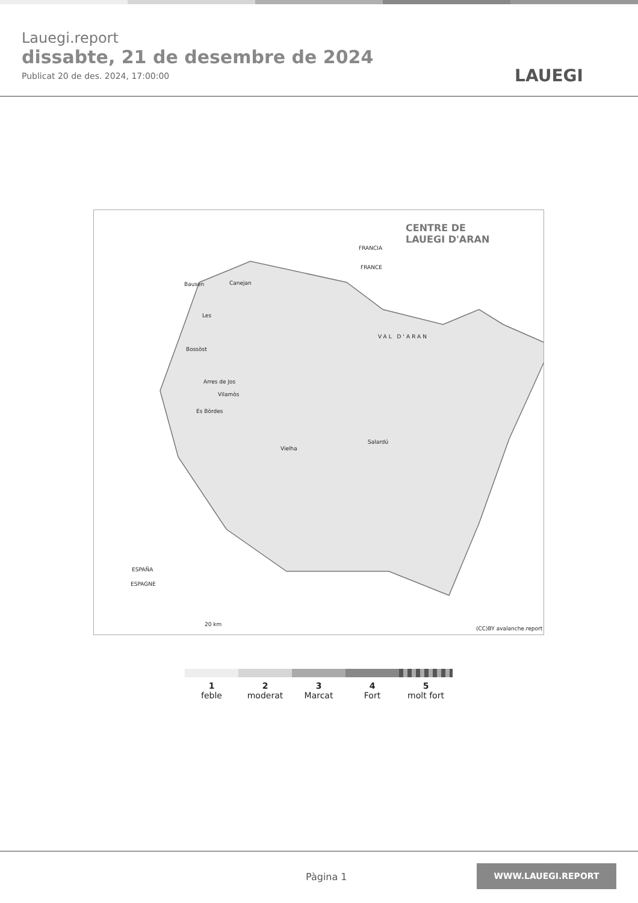Lauegi.report
dissabte, 21 de desembre de 2024
Publicat 20 de des. 2024, 17:00:00
LAUEGI
CENTRE DE
LAUEGI D'ARAN
FRANCIA
FRANCE
Bausen Canejan
Les
VAL D'ARAN
Bossòst
Arres de Jos
Vilamòs
Es Bòrdes
Vielha
Salardú
ESPAÑA
ESPAGNE
20 km
(CC)BY avalanche.report
1
feble
2
moderat
3
Marcat
4
Fort
5
molt fort
Pàgina 1
WWW.LAUEGI.REPORT